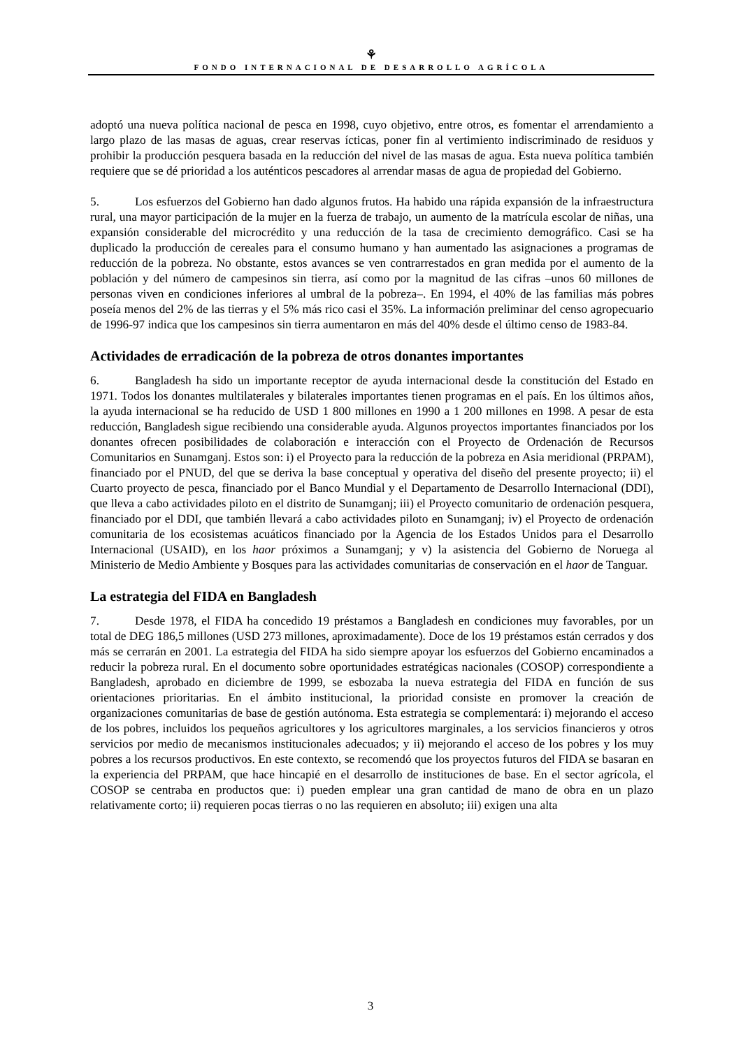⚘
FONDO INTERNACIONAL DE DESARROLLO AGRÍCOLA
adoptó una nueva política nacional de pesca en 1998, cuyo objetivo, entre otros, es fomentar el arrendamiento a largo plazo de las masas de aguas, crear reservas ícticas, poner fin al vertimiento indiscriminado de residuos y prohibir la producción pesquera basada en la reducción del nivel de las masas de agua. Esta nueva política también requiere que se dé prioridad a los auténticos pescadores al arrendar masas de agua de propiedad del Gobierno.
5. Los esfuerzos del Gobierno han dado algunos frutos. Ha habido una rápida expansión de la infraestructura rural, una mayor participación de la mujer en la fuerza de trabajo, un aumento de la matrícula escolar de niñas, una expansión considerable del microcrédito y una reducción de la tasa de crecimiento demográfico. Casi se ha duplicado la producción de cereales para el consumo humano y han aumentado las asignaciones a programas de reducción de la pobreza. No obstante, estos avances se ven contrarrestados en gran medida por el aumento de la población y del número de campesinos sin tierra, así como por la magnitud de las cifras –unos 60 millones de personas viven en condiciones inferiores al umbral de la pobreza–. En 1994, el 40% de las familias más pobres poseía menos del 2% de las tierras y el 5% más rico casi el 35%. La información preliminar del censo agropecuario de 1996-97 indica que los campesinos sin tierra aumentaron en más del 40% desde el último censo de 1983-84.
Actividades de erradicación de la pobreza de otros donantes importantes
6. Bangladesh ha sido un importante receptor de ayuda internacional desde la constitución del Estado en 1971. Todos los donantes multilaterales y bilaterales importantes tienen programas en el país. En los últimos años, la ayuda internacional se ha reducido de USD 1 800 millones en 1990 a 1 200 millones en 1998. A pesar de esta reducción, Bangladesh sigue recibiendo una considerable ayuda. Algunos proyectos importantes financiados por los donantes ofrecen posibilidades de colaboración e interacción con el Proyecto de Ordenación de Recursos Comunitarios en Sunamganj. Estos son: i) el Proyecto para la reducción de la pobreza en Asia meridional (PRPAM), financiado por el PNUD, del que se deriva la base conceptual y operativa del diseño del presente proyecto; ii) el Cuarto proyecto de pesca, financiado por el Banco Mundial y el Departamento de Desarrollo Internacional (DDI), que lleva a cabo actividades piloto en el distrito de Sunamganj; iii) el Proyecto comunitario de ordenación pesquera, financiado por el DDI, que también llevará a cabo actividades piloto en Sunamganj; iv) el Proyecto de ordenación comunitaria de los ecosistemas acuáticos financiado por la Agencia de los Estados Unidos para el Desarrollo Internacional (USAID), en los haor próximos a Sunamganj; y v) la asistencia del Gobierno de Noruega al Ministerio de Medio Ambiente y Bosques para las actividades comunitarias de conservación en el haor de Tanguar.
La estrategia del FIDA en Bangladesh
7. Desde 1978, el FIDA ha concedido 19 préstamos a Bangladesh en condiciones muy favorables, por un total de DEG 186,5 millones (USD 273 millones, aproximadamente). Doce de los 19 préstamos están cerrados y dos más se cerrarán en 2001. La estrategia del FIDA ha sido siempre apoyar los esfuerzos del Gobierno encaminados a reducir la pobreza rural. En el documento sobre oportunidades estratégicas nacionales (COSOP) correspondiente a Bangladesh, aprobado en diciembre de 1999, se esbozaba la nueva estrategia del FIDA en función de sus orientaciones prioritarias. En el ámbito institucional, la prioridad consiste en promover la creación de organizaciones comunitarias de base de gestión autónoma. Esta estrategia se complementará: i) mejorando el acceso de los pobres, incluidos los pequeños agricultores y los agricultores marginales, a los servicios financieros y otros servicios por medio de mecanismos institucionales adecuados; y ii) mejorando el acceso de los pobres y los muy pobres a los recursos productivos. En este contexto, se recomendó que los proyectos futuros del FIDA se basaran en la experiencia del PRPAM, que hace hincapié en el desarrollo de instituciones de base. En el sector agrícola, el COSOP se centraba en productos que: i) pueden emplear una gran cantidad de mano de obra en un plazo relativamente corto; ii) requieren pocas tierras o no las requieren en absoluto; iii) exigen una alta
3